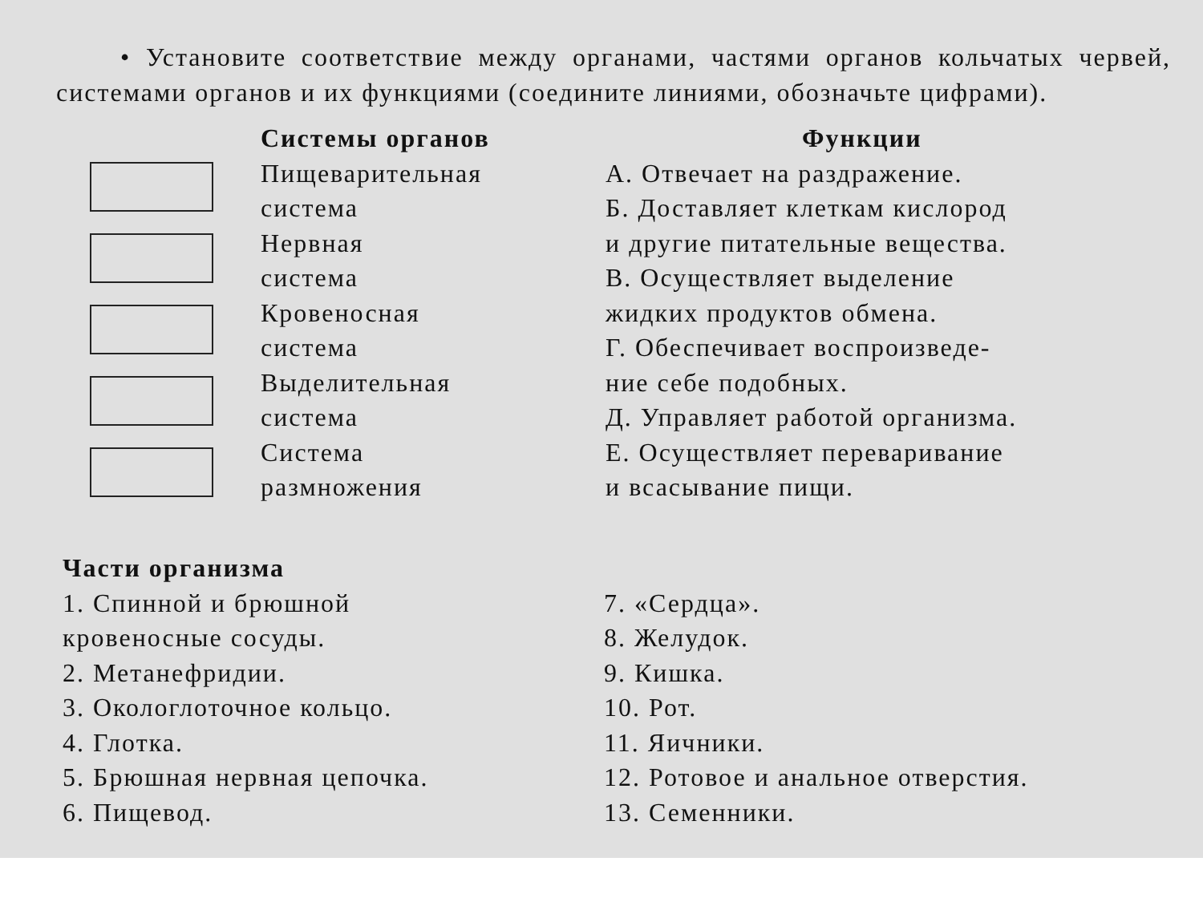• Установите соответствие между органами, частями органов кольчатых червей, системами органов и их функциями (соедините линиями, обозначьте цифрами).
Системы органов
Пищеварительная
система
Нервная
система
Кровеносная
система
Выделительная
система
Система
размножения
Функции
А. Отвечает на раздражение.
Б. Доставляет клеткам кислород
и другие питательные вещества.
В. Осуществляет выделение
жидких продуктов обмена.
Г. Обеспечивает воспроизведе-
ние себе подобных.
Д. Управляет работой организма.
Е. Осуществляет переваривание
и всасывание пищи.
Части организма
1. Спинной и брюшной
кровеносные сосуды.
2. Метанефридии.
3. Окологлоточное кольцо.
4. Глотка.
5. Брюшная нервная цепочка.
6. Пищевод.
7. «Сердца».
8. Желудок.
9. Кишка.
10. Рот.
11. Яичники.
12. Ротовое и анальное отверстия.
13. Семенники.